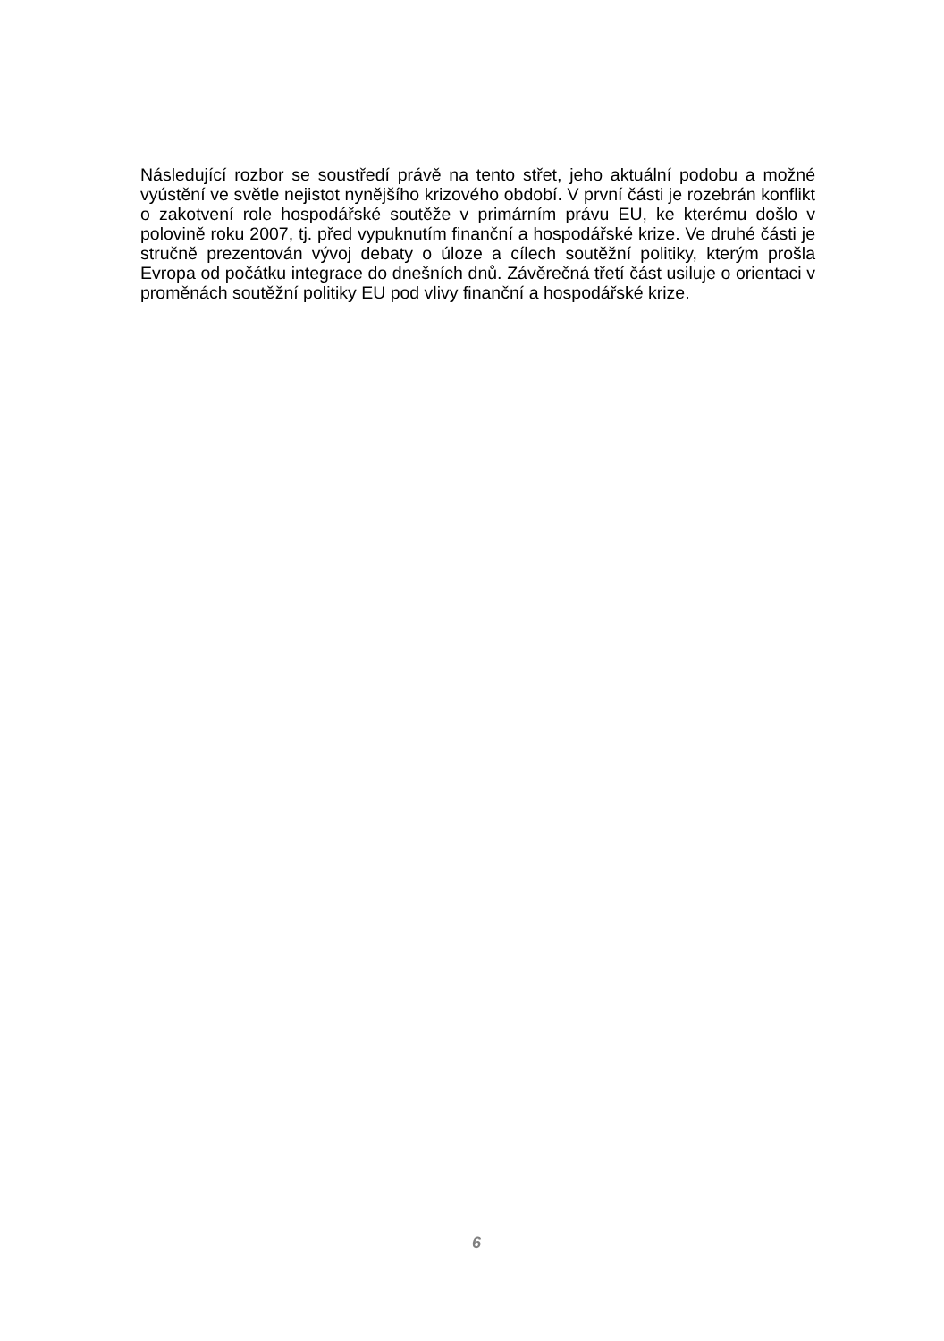Následující rozbor se soustředí právě na tento střet, jeho aktuální podobu a možné vyústění ve světle nejistot nynějšího krizového období. V první části je rozebrán konflikt o zakotvení role hospodářské soutěže v primárním právu EU, ke kterému došlo v polovině roku 2007, tj. před vypuknutím finanční a hospodářské krize. Ve druhé části je stručně prezentován vývoj debaty o úloze a cílech soutěžní politiky, kterým prošla Evropa od počátku integrace do dnešních dnů. Závěrečná třetí část usiluje o orientaci v proměnách soutěžní politiky EU pod vlivy finanční a hospodářské krize.
6